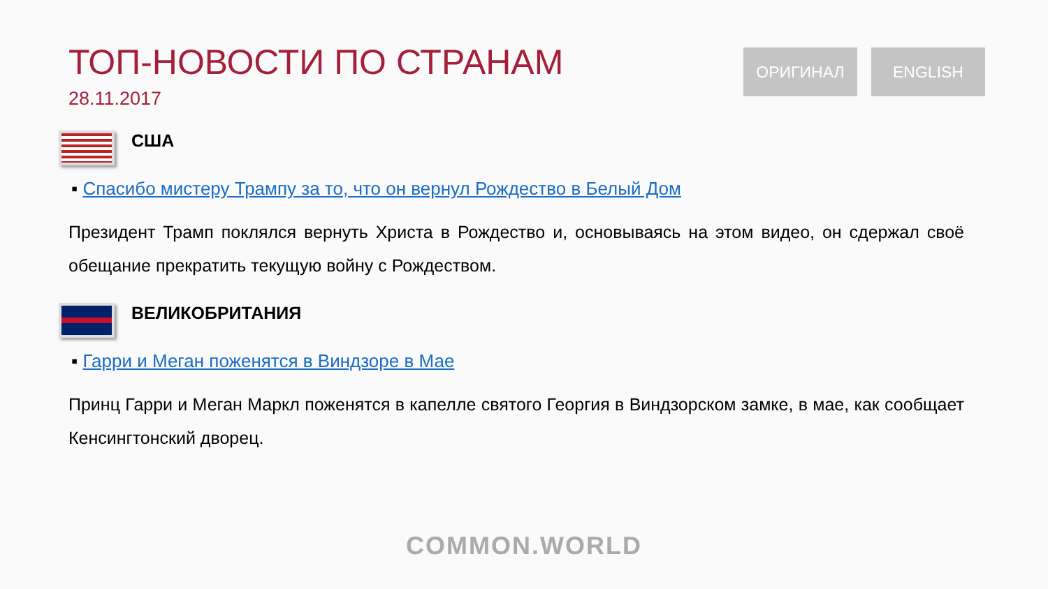ТОП-НОВОСТИ ПО СТРАНАМ
28.11.2017
ОРИГИНАЛ ENGLISH
США
▪ Спасибо мистеру Трампу за то, что он вернул Рождество в Белый Дом
Президент Трамп поклялся вернуть Христа в Рождество и, основываясь на этом видео, он сдержал своё обещание прекратить текущую войну с Рождеством.
ВЕЛИКОБРИТАНИЯ
▪ Гарри и Меган поженятся в Виндзоре в Мае
Принц Гарри и Меган Маркл поженятся в капелле святого Георгия в Виндзорском замке, в мае, как сообщает Кенсингтонский дворец.
COMMON.WORLD